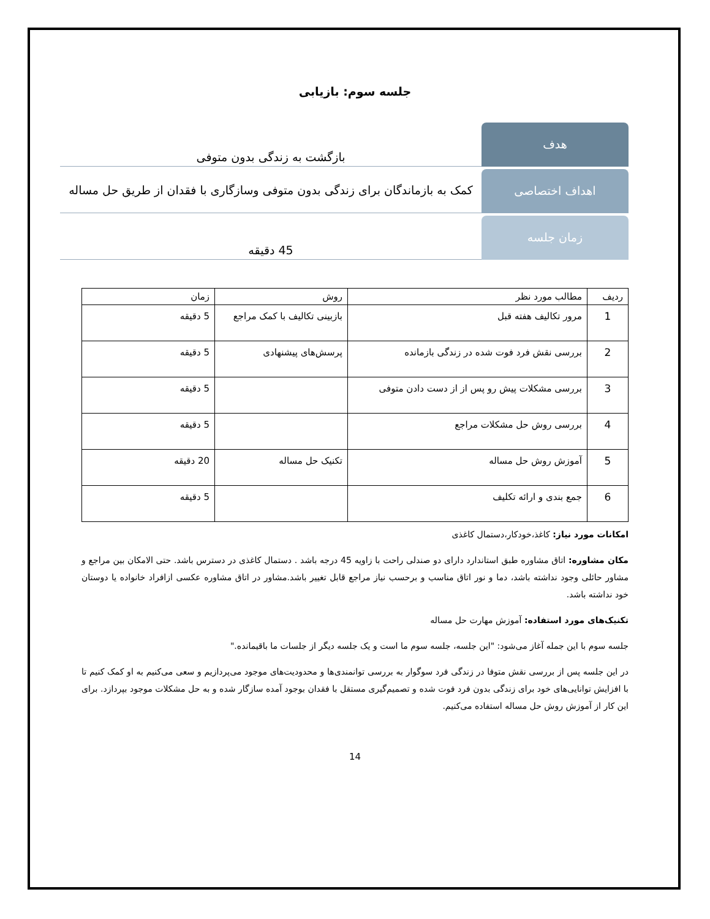جلسه سوم: بازیابی
هدف
بازگشت به زندگی بدون متوفی
اهداف اختصاصی
کمک به بازماندگان برای زندگی بدون متوفی وسازگاری با فقدان از طریق حل مساله
زمان جلسه
45 دقیقه
| ردیف | مطالب مورد نظر | روش | زمان |
| --- | --- | --- | --- |
| 1 | مرور تکالیف هفته قبل | بازبینی تکالیف با کمک مراجع | 5 دقیقه |
| 2 | بررسی نقش فرد فوت شده در زندگی بازمانده | پرسش‌های پیشنهادی | 5 دقیقه |
| 3 | بررسی مشکلات پیش رو پس از از دست دادن متوفی | | 5 دقیقه |
| 4 | بررسی روش حل مشکلات مراجع | | 5 دقیقه |
| 5 | آموزش روش حل مساله | تکنیک حل مساله | 20 دقیقه |
| 6 | جمع بندی و ارائه تکلیف | | 5 دقیقه |
امکانات مورد نیاز: کاغذ،خودکار،دستمال کاغذی
مکان مشاوره: اتاق مشاوره طبق استاندارد دارای دو صندلی راحت با زاویه 45 درجه باشد . دستمال کاغذی در دسترس باشد. حتی الامکان بین مراجع و مشاور حائلی وجود نداشته باشد، دما و نور اتاق مناسب و برحسب نیاز مراجع قابل تغییر باشد.مشاور در اتاق مشاوره عکسی ازافراد خانواده یا دوستان خود نداشته باشد.
تکنیک‌های مورد استفاده: آموزش مهارت حل مساله
جلسه سوم با این جمله آغاز می‌شود: "این جلسه، جلسه سوم ما است و یک جلسه دیگر از جلسات ما باقیمانده."
در این جلسه پس از بررسی نقش متوفا در زندگی فرد سوگوار به بررسی توانمندی‌ها و محدودیت‌های موجود می‌پردازیم و سعی می‌کنیم به او کمک کنیم تا با افزایش توانایی‌های خود برای زندگی بدون فرد فوت شده و تصمیم‌گیری مستقل با فقدان بوجود آمده سازگار شده و به حل مشکلات موجود بپردازد. برای این کار از آموزش روش حل مساله استفاده می‌کنیم.
14